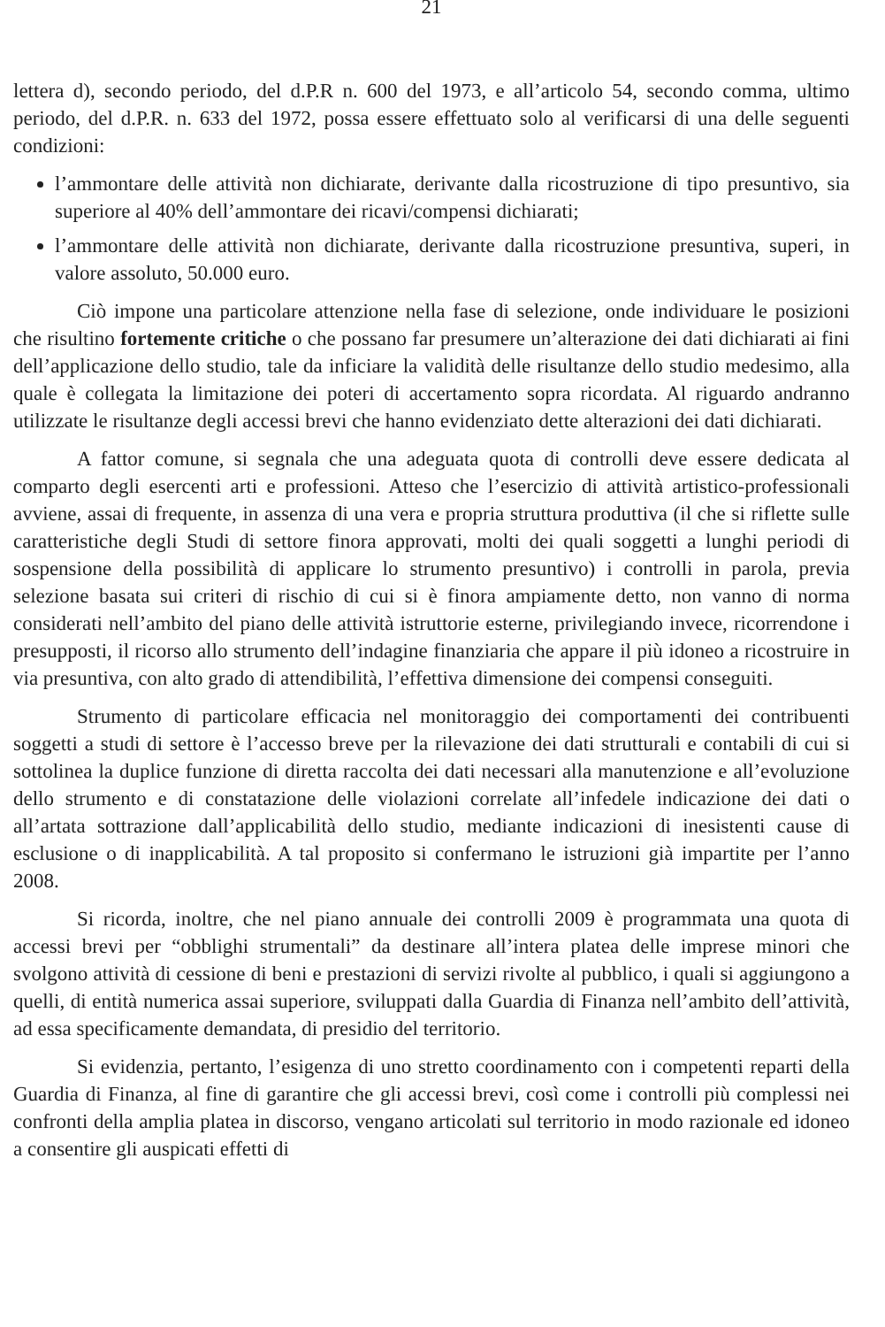21
lettera d), secondo periodo, del d.P.R n. 600 del 1973, e all’articolo 54, secondo comma, ultimo periodo, del d.P.R. n. 633 del 1972, possa essere effettuato solo al verificarsi di una delle seguenti condizioni:
l’ammontare delle attività non dichiarate, derivante dalla ricostruzione di tipo presuntivo, sia superiore al 40% dell’ammontare dei ricavi/compensi dichiarati;
l’ammontare delle attività non dichiarate, derivante dalla ricostruzione presuntiva, superi, in valore assoluto, 50.000 euro.
Ciò impone una particolare attenzione nella fase di selezione, onde individuare le posizioni che risultino fortemente critiche o che possano far presumere un’alterazione dei dati dichiarati ai fini dell’applicazione dello studio, tale da inficiare la validità delle risultanze dello studio medesimo, alla quale è collegata la limitazione dei poteri di accertamento sopra ricordata. Al riguardo andranno utilizzate le risultanze degli accessi brevi che hanno evidenziato dette alterazioni dei dati dichiarati.
A fattor comune, si segnala che una adeguata quota di controlli deve essere dedicata al comparto degli esercenti arti e professioni. Atteso che l’esercizio di attività artistico-professionali avviene, assai di frequente, in assenza di una vera e propria struttura produttiva (il che si riflette sulle caratteristiche degli Studi di settore finora approvati, molti dei quali soggetti a lunghi periodi di sospensione della possibilità di applicare lo strumento presuntivo) i controlli in parola, previa selezione basata sui criteri di rischio di cui si è finora ampiamente detto, non vanno di norma considerati nell’ambito del piano delle attività istruttorie esterne, privilegiando invece, ricorrendone i presupposti, il ricorso allo strumento dell’indagine finanziaria che appare il più idoneo a ricostruire in via presuntiva, con alto grado di attendibilità, l’effettiva dimensione dei compensi conseguiti.
Strumento di particolare efficacia nel monitoraggio dei comportamenti dei contribuenti soggetti a studi di settore è l’accesso breve per la rilevazione dei dati strutturali e contabili di cui si sottolinea la duplice funzione di diretta raccolta dei dati necessari alla manutenzione e all’evoluzione dello strumento e di constatazione delle violazioni correlate all’infedele indicazione dei dati o all’artata sottrazione dall’applicabilità dello studio, mediante indicazioni di inesistenti cause di esclusione o di inapplicabilità. A tal proposito si confermano le istruzioni già impartite per l’anno 2008.
Si ricorda, inoltre, che nel piano annuale dei controlli 2009 è programmata una quota di accessi brevi per “obblighi strumentali” da destinare all’intera platea delle imprese minori che svolgono attività di cessione di beni e prestazioni di servizi rivolte al pubblico, i quali si aggiungono a quelli, di entità numerica assai superiore, sviluppati dalla Guardia di Finanza nell’ambito dell’attività, ad essa specificamente demandata, di presidio del territorio.
Si evidenzia, pertanto, l’esigenza di uno stretto coordinamento con i competenti reparti della Guardia di Finanza, al fine di garantire che gli accessi brevi, così come i controlli più complessi nei confronti della amplia platea in discorso, vengano articolati sul territorio in modo razionale ed idoneo a consentire gli auspicati effetti di